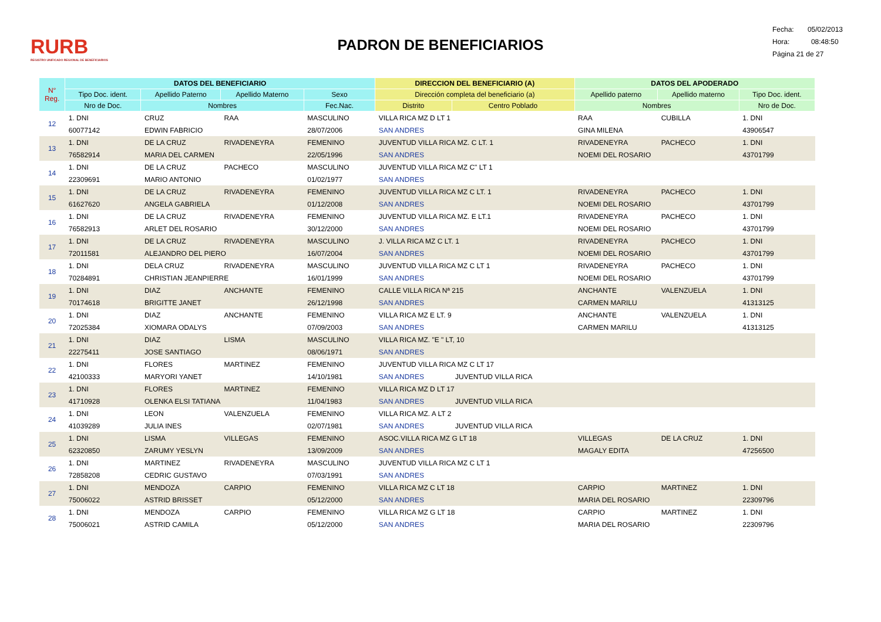RURB
REGISTRO UNIFICADO REGIONAL DE BENEFICIARIOS
PADRON DE BENEFICIARIOS
Fecha: 05/02/2013
Hora: 08:48:50
Página 21 de 27
| N° Reg. | DATOS DEL BENEFICIARIO | | | | DIRECCION DEL BENEFICIARIO (A) | | DATOS DEL APODERADO | | |
| --- | --- | --- | --- | --- | --- | --- | --- | --- | --- |
| | Tipo Doc. ident. | Apellido Paterno | Apellido Materno | Sexo | Dirección completa del beneficiario (a) | | Apellido paterno | Apellido materno | Tipo Doc. ident. |
| | Nro de Doc. | Nombres | | Fec.Nac. | Distrito | Centro Poblado | Nombres | | Nro de Doc. |
| 12 | 1. DNI | CRUZ | RAA | MASCULINO | VILLA RICA MZ D LT 1 | | RAA | CUBILLA | 1. DNI |
| | 60077142 | EDWIN FABRICIO | | 28/07/2006 | SAN ANDRES | | GINA MILENA | | 43906547 |
| 13 | 1. DNI | DE LA CRUZ | RIVADENEYRA | FEMENINO | JUVENTUD VILLA RICA MZ. C LT. 1 | | RIVADENEYRA | PACHECO | 1. DNI |
| | 76582914 | MARIA DEL CARMEN | | 22/05/1996 | SAN ANDRES | | NOEMI DEL ROSARIO | | 43701799 |
| 14 | 1. DNI | DE LA CRUZ | PACHECO | MASCULINO | JUVENTUD VILLA RICA MZ C" LT 1 | | | | |
| | 22309691 | MARIO ANTONIO | | 01/02/1977 | SAN ANDRES | | | | |
| 15 | 1. DNI | DE LA CRUZ | RIVADENEYRA | FEMENINO | JUVENTUD VILLA RICA MZ C LT. 1 | | RIVADENEYRA | PACHECO | 1. DNI |
| | 61627620 | ANGELA GABRIELA | | 01/12/2008 | SAN ANDRES | | NOEMI DEL ROSARIO | | 43701799 |
| 16 | 1. DNI | DE LA CRUZ | RIVADENEYRA | FEMENINO | JUVENTUD VILLA RICA MZ. E LT.1 | | RIVADENEYRA | PACHECO | 1. DNI |
| | 76582913 | ARLET DEL ROSARIO | | 30/12/2000 | SAN ANDRES | | NOEMI DEL ROSARIO | | 43701799 |
| 17 | 1. DNI | DE LA CRUZ | RIVADENEYRA | MASCULINO | J. VILLA RICA MZ C LT. 1 | | RIVADENEYRA | PACHECO | 1. DNI |
| | 72011581 | ALEJANDRO DEL PIERO | | 16/07/2004 | SAN ANDRES | | NOEMI DEL ROSARIO | | 43701799 |
| 18 | 1. DNI | DELA CRUZ | RIVADENEYRA | MASCULINO | JUVENTUD VILLA RICA MZ C LT 1 | | RIVADENEYRA | PACHECO | 1. DNI |
| | 70284891 | CHRISTIAN JEANPIERRE | | 16/01/1999 | SAN ANDRES | | NOEMI DEL ROSARIO | | 43701799 |
| 19 | 1. DNI | DIAZ | ANCHANTE | FEMENINO | CALLE VILLA RICA Nª 215 | | ANCHANTE | VALENZUELA | 1. DNI |
| | 70174618 | BRIGITTE JANET | | 26/12/1998 | SAN ANDRES | | CARMEN MARILU | | 41313125 |
| 20 | 1. DNI | DIAZ | ANCHANTE | FEMENINO | VILLA RICA MZ E LT. 9 | | ANCHANTE | VALENZUELA | 1. DNI |
| | 72025384 | XIOMARA ODALYS | | 07/09/2003 | SAN ANDRES | | CARMEN MARILU | | 41313125 |
| 21 | 1. DNI | DIAZ | LISMA | MASCULINO | VILLA RICA MZ. "E " LT, 10 | | | | |
| | 22275411 | JOSE SANTIAGO | | 08/06/1971 | SAN ANDRES | | | | |
| 22 | 1. DNI | FLORES | MARTINEZ | FEMENINO | JUVENTUD VILLA RICA MZ C LT 17 | | | | |
| | 42100333 | MARYORI YANET | | 14/10/1981 | SAN ANDRES | JUVENTUD VILLA RICA | | | |
| 23 | 1. DNI | FLORES | MARTINEZ | FEMENINO | VILLA RICA MZ D LT 17 | | | | |
| | 41710928 | OLENKA ELSI TATIANA | | 11/04/1983 | SAN ANDRES | JUVENTUD VILLA RICA | | | |
| 24 | 1. DNI | LEON | VALENZUELA | FEMENINO | VILLA RICA MZ. A LT 2 | | | | |
| | 41039289 | JULIA INES | | 02/07/1981 | SAN ANDRES | JUVENTUD VILLA RICA | | | |
| 25 | 1. DNI | LISMA | VILLEGAS | FEMENINO | ASOC.VILLA RICA MZ G LT 18 | | VILLEGAS | DE LA CRUZ | 1. DNI |
| | 62320850 | ZARUMY YESLYN | | 13/09/2009 | SAN ANDRES | | MAGALY EDITA | | 47256500 |
| 26 | 1. DNI | MARTINEZ | RIVADENEYRA | MASCULINO | JUVENTUD VILLA RICA MZ C LT 1 | | | | |
| | 72858208 | CEDRIC GUSTAVO | | 07/03/1991 | SAN ANDRES | | | | |
| 27 | 1. DNI | MENDOZA | CARPIO | FEMENINO | VILLA RICA MZ C LT 18 | | CARPIO | MARTINEZ | 1. DNI |
| | 75006022 | ASTRID BRISSET | | 05/12/2000 | SAN ANDRES | | MARIA DEL ROSARIO | | 22309796 |
| 28 | 1. DNI | MENDOZA | CARPIO | FEMENINO | VILLA RICA MZ G LT 18 | | CARPIO | MARTINEZ | 1. DNI |
| | 75006021 | ASTRID CAMILA | | 05/12/2000 | SAN ANDRES | | MARIA DEL ROSARIO | | 22309796 |